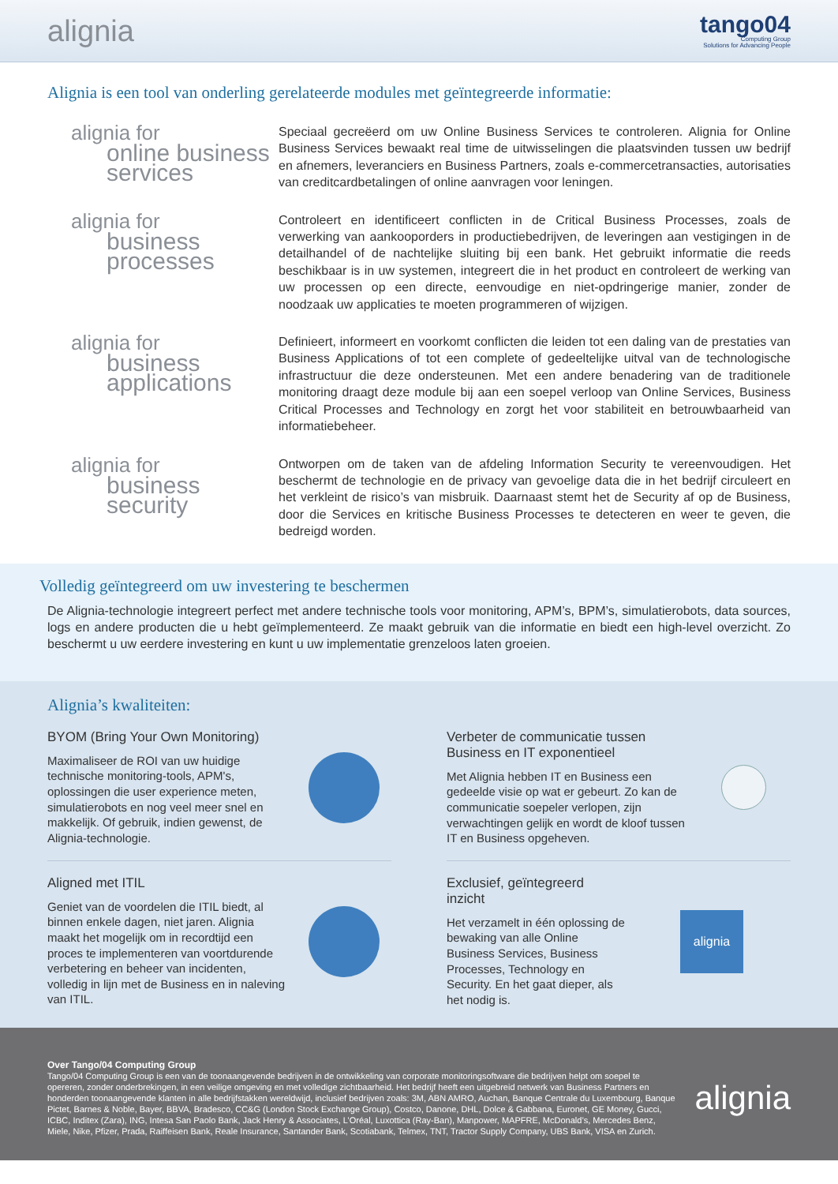alignia
tango04
Computing Group
Solutions for Advancing People
Alignia is een tool van onderling gerelateerde modules met geïntegreerde informatie:
alignia for
online business services
Speciaal gecreëerd om uw Online Business Services te controleren. Alignia for Online Business Services bewaakt real time de uitwisselingen die plaatsvinden tussen uw bedrijf en afnemers, leveranciers en Business Partners, zoals e-commercetransacties, autorisaties van creditcardbetalingen of online aanvragen voor leningen.
alignia for
business processes
Controleert en identificeert conflicten in de Critical Business Processes, zoals de verwerking van aankooporders in productiebedrijven, de leveringen aan vestigingen in de detailhandel of de nachtelijke sluiting bij een bank. Het gebruikt informatie die reeds beschikbaar is in uw systemen, integreert die in het product en controleert de werking van uw processen op een directe, eenvoudige en niet-opdringerige manier, zonder de noodzaak uw applicaties te moeten programmeren of wijzigen.
alignia for
business applications
Definieert, informeert en voorkomt conflicten die leiden tot een daling van de prestaties van Business Applications of tot een complete of gedeeltelijke uitval van de technologische infrastructuur die deze ondersteunen. Met een andere benadering van de traditionele monitoring draagt deze module bij aan een soepel verloop van Online Services, Business Critical Processes and Technology en zorgt het voor stabiliteit en betrouwbaarheid van informatiebeheer.
alignia for
business security
Ontworpen om de taken van de afdeling Information Security te vereenvoudigen. Het beschermt de technologie en de privacy van gevoelige data die in het bedrijf circuleert en het verkleint de risico’s van misbruik. Daarnaast stemt het de Security af op de Business, door die Services en kritische Business Processes te detecteren en weer te geven, die bedreigd worden.
Volledig geïntegreerd om uw investering te beschermen
De Alignia-technologie integreert perfect met andere technische tools voor monitoring, APM’s, BPM’s, simulatierobots, data sources, logs en andere producten die u hebt geïmplementeerd. Ze maakt gebruik van die informatie en biedt een high-level overzicht. Zo beschermt u uw eerdere investering en kunt u uw implementatie grenzeloos laten groeien.
Alignia’s kwaliteiten:
BYOM (Bring Your Own Monitoring)
Maximaliseer de ROI van uw huidige technische monitoring-tools, APM's, oplossingen die user experience meten, simulatierobots en nog veel meer snel en makkelijk. Of gebruik, indien gewenst, de Alignia-technologie.
Verbeter de communicatie tussen Business en IT exponentieel
Met Alignia hebben IT en Business een gedeelde visie op wat er gebeurt. Zo kan de communicatie soepeler verlopen, zijn verwachtingen gelijk en wordt de kloof tussen IT en Business opgeheven.
Aligned met ITIL
Geniet van de voordelen die ITIL biedt, al binnen enkele dagen, niet jaren. Alignia maakt het mogelijk om in recordtijd een proces te implementeren van voortdurende verbetering en beheer van incidenten, volledig in lijn met de Business en in naleving van ITIL.
Exclusief, geïntegreerd inzicht
Het verzamelt in één oplossing de bewaking van alle Online Business Services, Business Processes, Technology en Security. En het gaat dieper, als het nodig is.
alignia
Over Tango/04 Computing Group
Tango/04 Computing Group is een van de toonaangevende bedrijven in de ontwikkeling van corporate monitoringsoftware die bedrijven helpt om soepel te opereren, zonder onderbrekingen, in een veilige omgeving en met volledige zichtbaarheid. Het bedrijf heeft een uitgebreid netwerk van Business Partners en honderden toonaangevende klanten in alle bedrijfstakken wereldwijd, inclusief bedrijven zoals: 3M, ABN AMRO, Auchan, Banque Centrale du Luxembourg, Banque Pictet, Barnes & Noble, Bayer, BBVA, Bradesco, CC&G (London Stock Exchange Group), Costco, Danone, DHL, Dolce & Gabbana, Euronet, GE Money, Gucci, ICBC, Inditex (Zara), ING, Intesa San Paolo Bank, Jack Henry & Associates, L’Oréal, Luxottica (Ray-Ban), Manpower, MAPFRE, McDonald’s, Mercedes Benz, Miele, Nike, Pfizer, Prada, Raiffeisen Bank, Reale Insurance, Santander Bank, Scotiabank, Telmex, TNT, Tractor Supply Company, UBS Bank, VISA en Zurich.
alignia